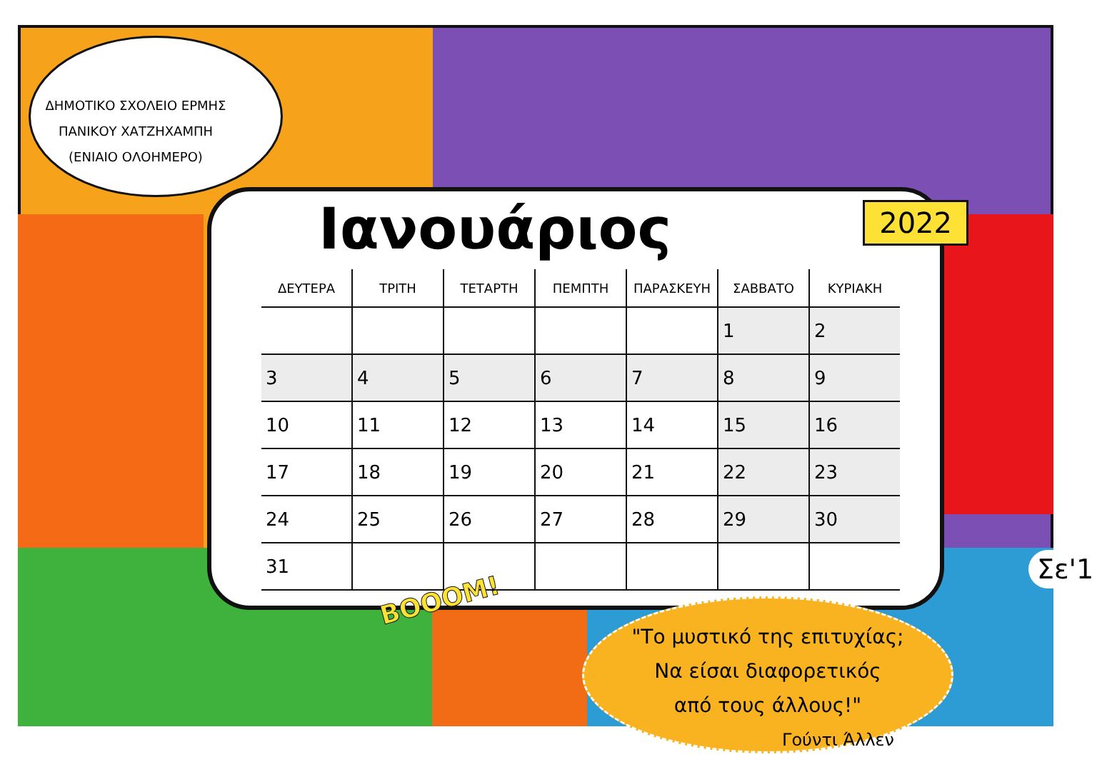ΔΗΜΟΤΙΚΟ ΣΧΟΛΕΙΟ ΕΡΜΗΣ ΠΑΝΙΚΟΥ ΧΑΤΖΗΧΑΜΠΗ (ΕΝΙΑΙΟ ΟΛΟΗΜΕΡΟ)
Ιανουάριος
2022
| ΔΕΥΤΕΡΑ | ΤΡΙΤΗ | ΤΕΤΑΡΤΗ | ΠΕΜΠΤΗ | ΠΑΡΑΣΚΕΥΗ | ΣΑΒΒΑΤΟ | ΚΥΡΙΑΚΗ |
| --- | --- | --- | --- | --- | --- | --- |
| | | | | | 1 | 2 |
| 3 | 4 | 5 | 6 | 7 | 8 | 9 |
| 10 | 11 | 12 | 13 | 14 | 15 | 16 |
| 17 | 18 | 19 | 20 | 21 | 22 | 23 |
| 24 | 25 | 26 | 27 | 28 | 29 | 30 |
| 31 | | | | | | |
BOOOM!
Σε'1
"Το μυστικό της επιτυχίας;
Να είσαι διαφορετικός
από τους άλλους!"
Γούντι Άλλεν